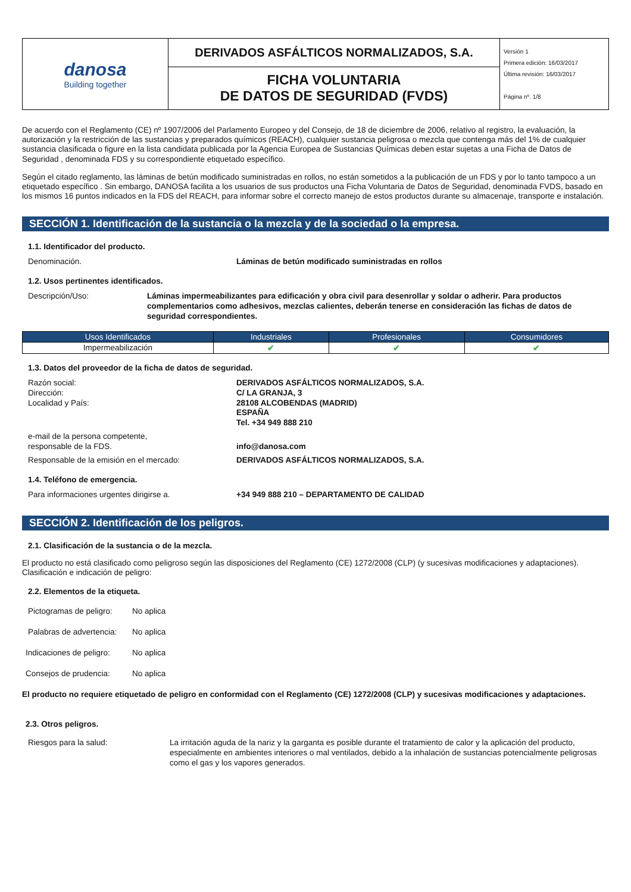| danosa Building together | DERIVADOS ASFÁLTICOS NORMALIZADOS, S.A. | Versión 1 Primera edición: 16/03/2017 Última revisión: 16/03/2017 Página nº. 1/8 |
| | FICHA VOLUNTARIA DE DATOS DE SEGURIDAD (FVDS) | |
De acuerdo con el Reglamento (CE) nº 1907/2006 del Parlamento Europeo y del Consejo, de 18 de diciembre de 2006, relativo al registro, la evaluación, la autorización y la restricción de las sustancias y preparados químicos (REACH), cualquier sustancia peligrosa o mezcla que contenga más del 1% de cualquier sustancia clasificada o figure en la lista candidata publicada por la Agencia Europea de Sustancias Químicas deben estar sujetas a una Ficha de Datos de Seguridad , denominada FDS y su correspondiente etiquetado específico.
Según el citado reglamento, las láminas de betún modificado suministradas en rollos, no están sometidos a la publicación de un FDS y por lo tanto tampoco a un etiquetado específico . Sin embargo, DANOSA facilita a los usuarios de sus productos una Ficha Voluntaria de Datos de Seguridad, denominada FVDS, basado en los mismos 16 puntos indicados en la FDS del REACH, para informar sobre el correcto manejo de estos productos durante su almacenaje, transporte e instalación.
SECCIÓN 1. Identificación de la sustancia o la mezcla y de la sociedad o la empresa.
1.1. Identificador del producto.
Denominación. Láminas de betún modificado suministradas en rollos
1.2. Usos pertinentes identificados.
Descripción/Uso: Láminas impermeabilizantes para edificación y obra civil para desenrollar y soldar o adherir. Para productos complementarios como adhesivos, mezclas calientes, deberán tenerse en consideración las fichas de datos de seguridad correspondientes.
| Usos Identificados | Industriales | Profesionales | Consumidores |
| --- | --- | --- | --- |
| Impermeabilización | ✔ | ✔ | ✔ |
1.3. Datos del proveedor de la ficha de datos de seguridad.
Razón social:
Dirección:
Localidad y País:
DERIVADOS ASFÁLTICOS NORMALIZADOS, S.A.
C/ LA GRANJA, 3
28108 ALCOBENDAS (MADRID)
ESPAÑA
Tel. +34 949 888 210
e-mail de la persona competente,
responsable de la FDS.
info@danosa.com
Responsable de la emisión en el mercado: DERIVADOS ASFÁLTICOS NORMALIZADOS, S.A.
1.4. Teléfono de emergencia.
Para informaciones urgentes dirigirse a. +34 949 888 210 – DEPARTAMENTO DE CALIDAD
SECCIÓN 2. Identificación de los peligros.
2.1. Clasificación de la sustancia o de la mezcla.
El producto no está clasificado como peligroso según las disposiciones del Reglamento (CE) 1272/2008 (CLP) (y sucesivas modificaciones y adaptaciones).
Clasificación e indicación de peligro:
2.2. Elementos de la etiqueta.
Pictogramas de peligro:
No aplica
Palabras de advertencia:
No aplica
Indicaciones de peligro:
No aplica
Consejos de prudencia: No aplica
El producto no requiere etiquetado de peligro en conformidad con el Reglamento (CE) 1272/2008 (CLP) y sucesivas modificaciones y adaptaciones.
2.3. Otros peligros.
Riesgos para la salud: La irritación aguda de la nariz y la garganta es posible durante el tratamiento de calor y la aplicación del producto, especialmente en ambientes interiores o mal ventilados, debido a la inhalación de sustancias potencialmente peligrosas como el gas y los vapores generados.